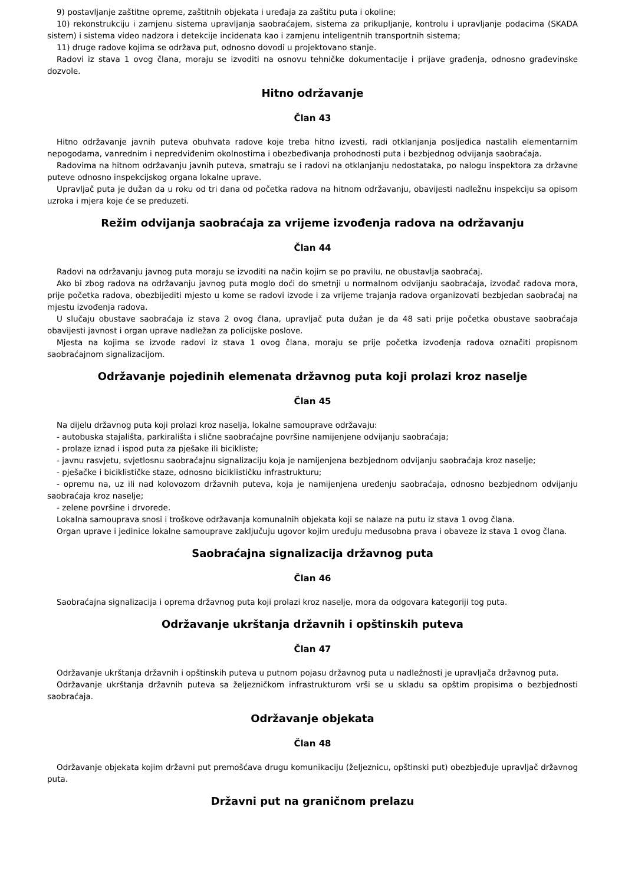9) postavljanje zaštitne opreme, zaštitnih objekata i uređaja za zaštitu puta i okoline;
10) rekonstrukciju i zamjenu sistema upravljanja saobraćajem, sistema za prikupljanje, kontrolu i upravljanje podacima (SKADA sistem) i sistema video nadzora i detekcije incidenata kao i zamjenu inteligentnih transportnih sistema;
11) druge radove kojima se održava put, odnosno dovodi u projektovano stanje.
Radovi iz stava 1 ovog člana, moraju se izvoditi na osnovu tehničke dokumentacije i prijave građenja, odnosno građevinske dozvole.
Hitno održavanje
Član 43
Hitno održavanje javnih puteva obuhvata radove koje treba hitno izvesti, radi otklanjanja posljedica nastalih elementarnim nepogodama, vanrednim i nepredviđenim okolnostima i obezbeđivanja prohodnosti puta i bezbjednog odvijanja saobraćaja.
Radovima na hitnom održavanju javnih puteva, smatraju se i radovi na otklanjanju nedostataka, po nalogu inspektora za državne puteve odnosno inspekcijskog organa lokalne uprave.
Upravljač puta je dužan da u roku od tri dana od početka radova na hitnom održavanju, obavijesti nadležnu inspekciju sa opisom uzroka i mjera koje će se preduzeti.
Režim odvijanja saobraćaja za vrijeme izvođenja radova na održavanju
Član 44
Radovi na održavanju javnog puta moraju se izvoditi na način kojim se po pravilu, ne obustavlja saobraćaj.
Ako bi zbog radova na održavanju javnog puta moglo doći do smetnji u normalnom odvijanju saobraćaja, izvođač radova mora, prije početka radova, obezbijediti mjesto u kome se radovi izvode i za vrijeme trajanja radova organizovati bezbjedan saobraćaj na mjestu izvođenja radova.
U slučaju obustave saobraćaja iz stava 2 ovog člana, upravljač puta dužan je da 48 sati prije početka obustave saobraćaja obavijesti javnost i organ uprave nadležan za policijske poslove.
Mjesta na kojima se izvode radovi iz stava 1 ovog člana, moraju se prije početka izvođenja radova označiti propisnom saobraćajnom signalizacijom.
Održavanje pojedinih elemenata državnog puta koji prolazi kroz naselje
Član 45
Na dijelu državnog puta koji prolazi kroz naselja, lokalne samouprave održavaju:
- autobuska stajališta, parkirališta i slične saobraćajne površine namijenjene odvijanju saobraćaja;
- prolaze iznad i ispod puta za pješake ili bicikliste;
- javnu rasvjetu, svjetlosnu saobraćajnu signalizaciju koja je namijenjena bezbjednom odvijanju saobraćaja kroz naselje;
- pješačke i biciklističke staze, odnosno biciklističku infrastrukturu;
- opremu na, uz ili nad kolovozom državnih puteva, koja je namijenjena uređenju saobraćaja, odnosno bezbjednom odvijanju saobraćaja kroz naselje;
- zelene površine i drvorede.
Lokalna samouprava snosi i troškove održavanja komunalnih objekata koji se nalaze na putu iz stava 1 ovog člana.
Organ uprave i jedinice lokalne samouprave zaključuju ugovor kojim uređuju međusobna prava i obaveze iz stava 1 ovog člana.
Saobraćajna signalizacija državnog puta
Član 46
Saobraćajna signalizacija i oprema državnog puta koji prolazi kroz naselje, mora da odgovara kategoriji tog puta.
Održavanje ukrštanja državnih i opštinskih puteva
Član 47
Održavanje ukrštanja državnih i opštinskih puteva u putnom pojasu državnog puta u nadležnosti je upravljača državnog puta.
Održavanje ukrštanja državnih puteva sa željezničkom infrastrukturom vrši se u skladu sa opštim propisima o bezbjednosti saobraćaja.
Održavanje objekata
Član 48
Održavanje objekata kojim državni put premošćava drugu komunikaciju (željeznicu, opštinski put) obezbjeđuje upravljač državnog puta.
Državni put na graničnom prelazu